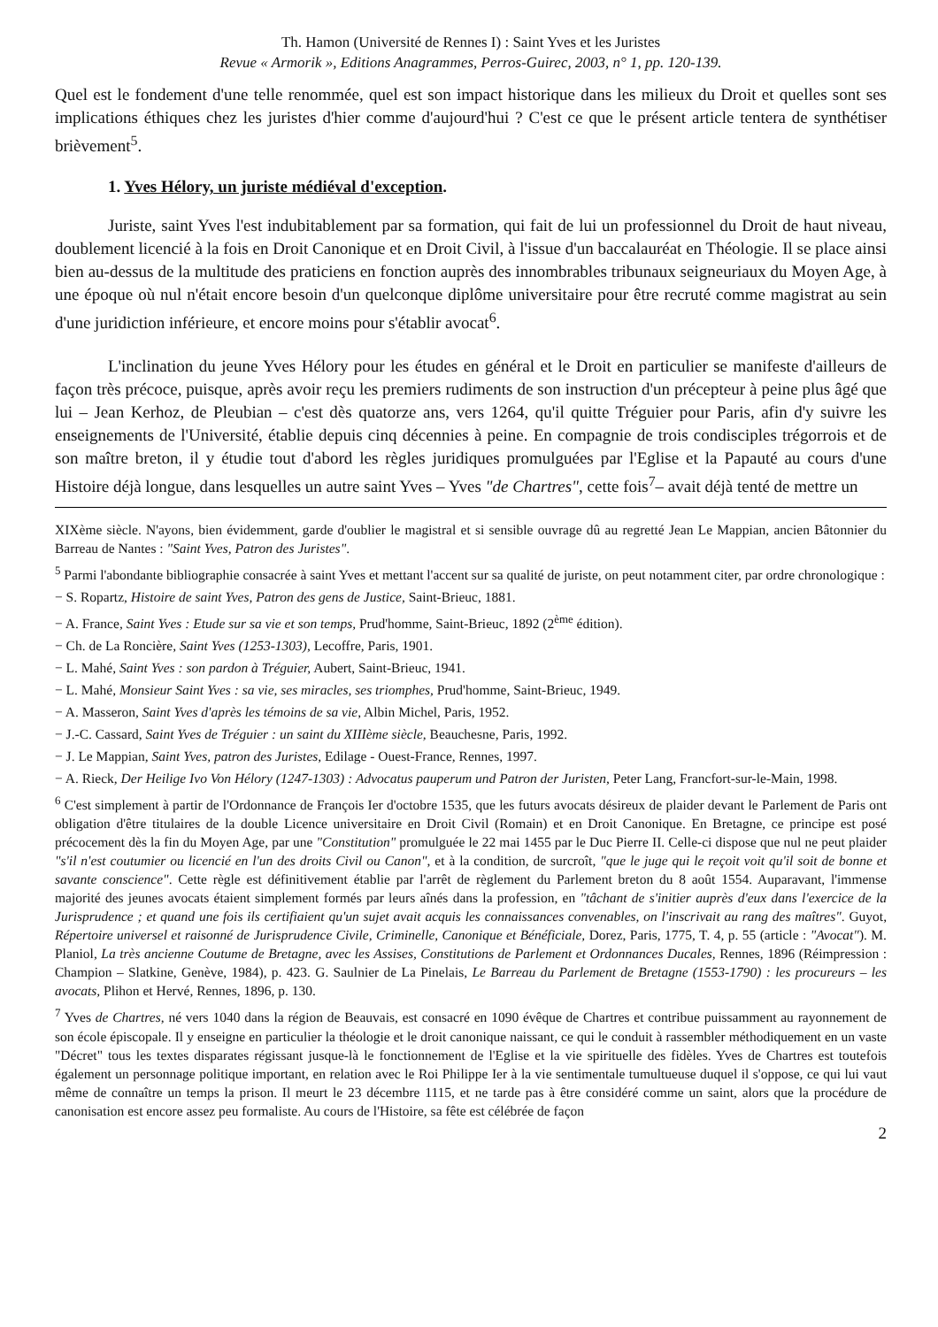Th. Hamon (Université de Rennes I) : Saint Yves et les Juristes
Revue « Armorik », Editions Anagrammes, Perros-Guirec, 2003, n° 1, pp. 120-139.
Quel est le fondement d'une telle renommée, quel est son impact historique dans les milieux du Droit et quelles sont ses implications éthiques chez les juristes d'hier comme d'aujourd'hui ? C'est ce que le présent article tentera de synthétiser brièvement<sup>5</sup>.
1. Yves Hélory, un juriste médiéval d'exception.
Juriste, saint Yves l'est indubitablement par sa formation, qui fait de lui un professionnel du Droit de haut niveau, doublement licencié à la fois en Droit Canonique et en Droit Civil, à l'issue d'un baccalauréat en Théologie. Il se place ainsi bien au-dessus de la multitude des praticiens en fonction auprès des innombrables tribunaux seigneuriaux du Moyen Age, à une époque où nul n'était encore besoin d'un quelconque diplôme universitaire pour être recruté comme magistrat au sein d'une juridiction inférieure, et encore moins pour s'établir avocat<sup>6</sup>.
L'inclination du jeune Yves Hélory pour les études en général et le Droit en particulier se manifeste d'ailleurs de façon très précoce, puisque, après avoir reçu les premiers rudiments de son instruction d'un précepteur à peine plus âgé que lui – Jean Kerhoz, de Pleubian – c'est dès quatorze ans, vers 1264, qu'il quitte Tréguier pour Paris, afin d'y suivre les enseignements de l'Université, établie depuis cinq décennies à peine. En compagnie de trois condisciples trégorrois et de son maître breton, il y étudie tout d'abord les règles juridiques promulguées par l'Eglise et la Papauté au cours d'une Histoire déjà longue, dans lesquelles un autre saint Yves – Yves "de Chartres", cette fois<sup>7</sup>– avait déjà tenté de mettre un
XIXème siècle. N'ayons, bien évidemment, garde d'oublier le magistral et si sensible ouvrage dû au regretté Jean Le Mappian, ancien Bâtonnier du Barreau de Nantes : "Saint Yves, Patron des Juristes".
<sup>5</sup> Parmi l'abondante bibliographie consacrée à saint Yves et mettant l'accent sur sa qualité de juriste, on peut notamment citer, par ordre chronologique :
− S. Ropartz, Histoire de saint Yves, Patron des gens de Justice, Saint-Brieuc, 1881.
− A. France, Saint Yves : Etude sur sa vie et son temps, Prud'homme, Saint-Brieuc, 1892 (2<sup>ème</sup> édition).
− Ch. de La Roncière, Saint Yves (1253-1303), Lecoffre, Paris, 1901.
− L. Mahé, Saint Yves : son pardon à Tréguier, Aubert, Saint-Brieuc, 1941.
− L. Mahé, Monsieur Saint Yves : sa vie, ses miracles, ses triomphes, Prud'homme, Saint-Brieuc, 1949.
− A. Masseron, Saint Yves d'après les témoins de sa vie, Albin Michel, Paris, 1952.
− J.-C. Cassard, Saint Yves de Tréguier : un saint du XIIIème siècle, Beauchesne, Paris, 1992.
− J. Le Mappian, Saint Yves, patron des Juristes, Edilage - Ouest-France, Rennes, 1997.
− A. Rieck, Der Heilige Ivo Von Hélory (1247-1303) : Advocatus pauperum und Patron der Juristen, Peter Lang, Francfort-sur-le-Main, 1998.
<sup>6</sup> C'est simplement à partir de l'Ordonnance de François Ier d'octobre 1535, que les futurs avocats désireux de plaider devant le Parlement de Paris ont obligation d'être titulaires de la double Licence universitaire en Droit Civil (Romain) et en Droit Canonique. En Bretagne, ce principe est posé précocement dès la fin du Moyen Age, par une "Constitution" promulguée le 22 mai 1455 par le Duc Pierre II. Celle-ci dispose que nul ne peut plaider "s'il n'est coutumier ou licencié en l'un des droits Civil ou Canon", et à la condition, de surcroît, "que le juge qui le reçoit voit qu'il soit de bonne et savante conscience". Cette règle est définitivement établie par l'arrêt de règlement du Parlement breton du 8 août 1554. Auparavant, l'immense majorité des jeunes avocats étaient simplement formés par leurs aînés dans la profession, en "tâchant de s'initier auprès d'eux dans l'exercice de la Jurisprudence ; et quand une fois ils certifiaient qu'un sujet avait acquis les connaissances convenables, on l'inscrivait au rang des maîtres". Guyot, Répertoire universel et raisonné de Jurisprudence Civile, Criminelle, Canonique et Bénéficiale, Dorez, Paris, 1775, T. 4, p. 55 (article : "Avocat"). M. Planiol, La très ancienne Coutume de Bretagne, avec les Assises, Constitutions de Parlement et Ordonnances Ducales, Rennes, 1896 (Réimpression : Champion – Slatkine, Genève, 1984), p. 423. G. Saulnier de La Pinelais, Le Barreau du Parlement de Bretagne (1553-1790) : les procureurs – les avocats, Plihon et Hervé, Rennes, 1896, p. 130.
<sup>7</sup> Yves de Chartres, né vers 1040 dans la région de Beauvais, est consacré en 1090 évêque de Chartres et contribue puissamment au rayonnement de son école épiscopale. Il y enseigne en particulier la théologie et le droit canonique naissant, ce qui le conduit à rassembler méthodiquement en un vaste "Décret" tous les textes disparates régissant jusque-là le fonctionnement de l'Eglise et la vie spirituelle des fidèles. Yves de Chartres est toutefois également un personnage politique important, en relation avec le Roi Philippe Ier à la vie sentimentale tumultueuse duquel il s'oppose, ce qui lui vaut même de connaître un temps la prison. Il meurt le 23 décembre 1115, et ne tarde pas à être considéré comme un saint, alors que la procédure de canonisation est encore assez peu formaliste. Au cours de l'Histoire, sa fête est célébrée de façon
2